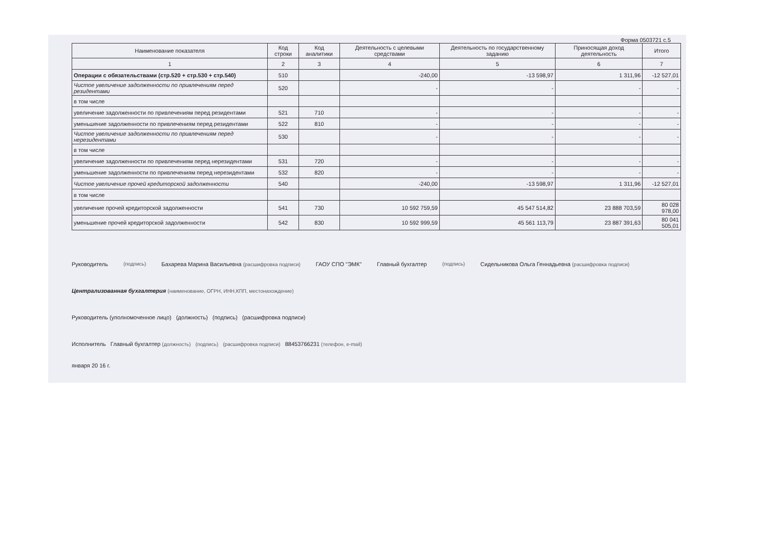Форма 0503721 с.5
| Наименование показателя | Код строки | Код аналитики | Деятельность с целевыми средствами | Деятельность по государственному заданию | Приносящая доход деятельность | Итого |
| --- | --- | --- | --- | --- | --- | --- |
| 1 | 2 | 3 | 4 | 5 | 6 | 7 |
| Операции с обязательствами (стр.520 + стр.530 + стр.540) | 510 | | -240,00 | -13 598,97 | 1 311,96 | -12 527,01 |
| Чистое увеличение задолженности по привлечениям перед резидентами | 520 | | - | - | - | - |
| в том числе | | | | | | |
| увеличение задолженности по привлечениям перед резидентами | 521 | 710 | - | - | - | - |
| уменьшение задолженности по привлечениям перед резидентами | 522 | 810 | - | - | - | - |
| Чистое увеличение задолженности по привлечениям перед нерезидентами | 530 | | - | - | - | - |
| в том числе | | | | | | |
| увеличение задолженности по привлечениям перед нерезидентами | 531 | 720 | - | - | - | - |
| уменьшение задолженности по привлечениям перед нерезидентами | 532 | 820 | - | - | - | - |
| Чистое увеличение прочей кредиторской задолженности | 540 | | -240,00 | -13 598,97 | 1 311,96 | -12 527,01 |
| в том числе | | | | | | |
| увеличение прочей кредиторской задолженности | 541 | 730 | 10 592 759,59 | 45 547 514,82 | 23 888 703,59 | 80 028 978,00 |
| уменьшение прочей кредиторской задолженности | 542 | 830 | 10 592 999,59 | 45 561 113,79 | 23 887 391,63 | 80 041 505,01 |
Руководитель (подпись) Бахарева Марина Васильевна (расшифровка подписи) ГАОУ СПО "ЭМК" Главный бухгалтер (подпись) Сидельникова Ольга Геннадьевна (расшифровка подписи)
Централизованная бухгалтерия (наименование, ОГРН, ИНН,КПП, местонахождение)
Руководитель (уполномоченное лицо) (должность) (подпись) (расшифровка подписи)
Исполнитель Главный бухгалтер (должность) (подпись) (расшифровка подписи) 88453766231 (телефон, e-mail)
января 20 16 г.